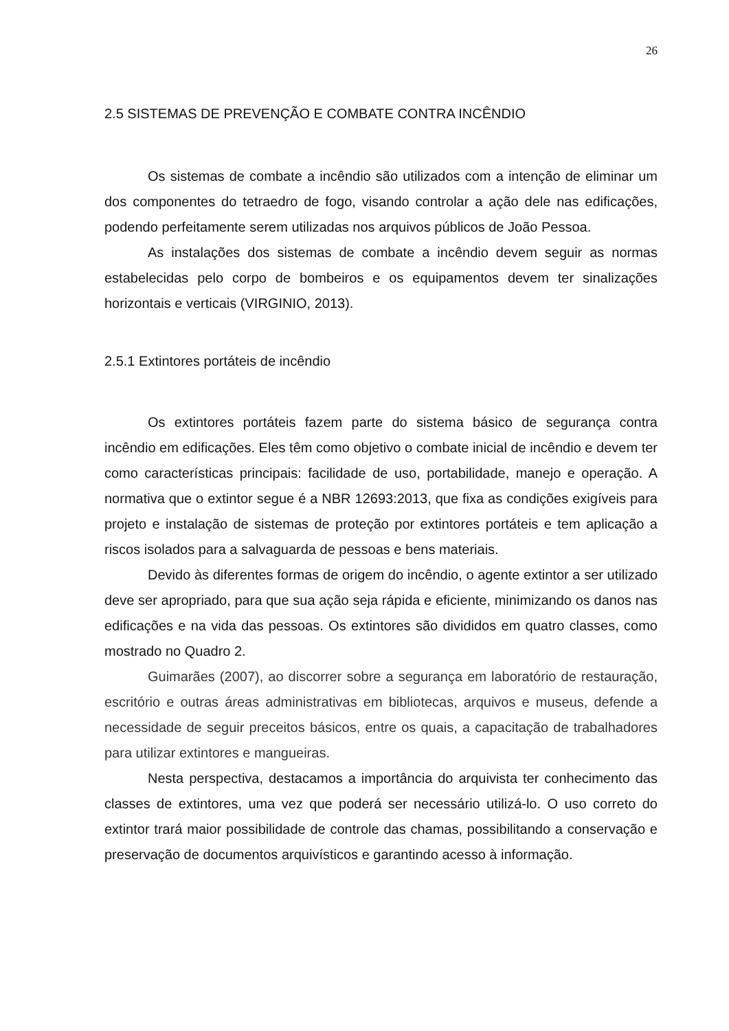26
2.5 SISTEMAS DE PREVENÇÃO E COMBATE CONTRA INCÊNDIO
Os sistemas de combate a incêndio são utilizados com a intenção de eliminar um dos componentes do tetraedro de fogo, visando controlar a ação dele nas edificações, podendo perfeitamente serem utilizadas nos arquivos públicos de João Pessoa.
As instalações dos sistemas de combate a incêndio devem seguir as normas estabelecidas pelo corpo de bombeiros e os equipamentos devem ter sinalizações horizontais e verticais (VIRGINIO, 2013).
2.5.1 Extintores portáteis de incêndio
Os extintores portáteis fazem parte do sistema básico de segurança contra incêndio em edificações. Eles têm como objetivo o combate inicial de incêndio e devem ter como características principais: facilidade de uso, portabilidade, manejo e operação. A normativa que o extintor segue é a NBR 12693:2013, que fixa as condições exigíveis para projeto e instalação de sistemas de proteção por extintores portáteis e tem aplicação a riscos isolados para a salvaguarda de pessoas e bens materiais.
Devido às diferentes formas de origem do incêndio, o agente extintor a ser utilizado deve ser apropriado, para que sua ação seja rápida e eficiente, minimizando os danos nas edificações e na vida das pessoas. Os extintores são divididos em quatro classes, como mostrado no Quadro 2.
Guimarães (2007), ao discorrer sobre a segurança em laboratório de restauração, escritório e outras áreas administrativas em bibliotecas, arquivos e museus, defende a necessidade de seguir preceitos básicos, entre os quais, a capacitação de trabalhadores para utilizar extintores e mangueiras.
Nesta perspectiva, destacamos a importância do arquivista ter conhecimento das classes de extintores, uma vez que poderá ser necessário utilizá-lo. O uso correto do extintor trará maior possibilidade de controle das chamas, possibilitando a conservação e preservação de documentos arquivísticos e garantindo acesso à informação.